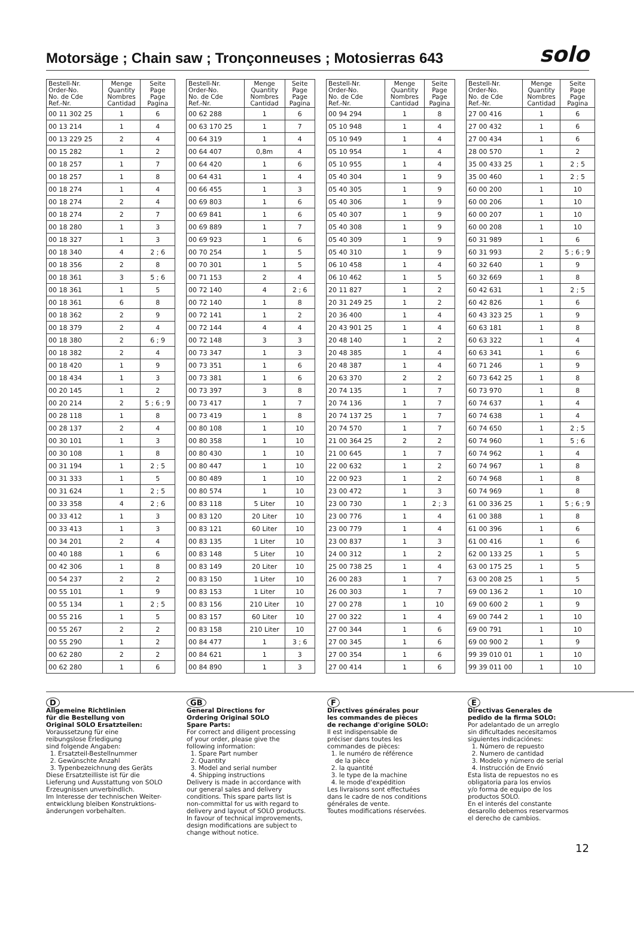Motorsäge ; Chain saw ; Tronçonneuses ; Motosierras 643
solo
| Bestell-Nr. Order-No. No. de Cde Ref.-Nr. | Menge Quantity Nombres Cantidad | Seite Page Page Pagina |
| --- | --- | --- |
| 00 11 302 25 | 1 | 6 |
| 00 13 214 | 1 | 4 |
| 00 13 229 25 | 2 | 4 |
| 00 15 282 | 1 | 2 |
| 00 18 257 | 1 | 7 |
| 00 18 257 | 1 | 8 |
| 00 18 274 | 1 | 4 |
| 00 18 274 | 2 | 4 |
| 00 18 274 | 2 | 7 |
| 00 18 280 | 1 | 3 |
| 00 18 327 | 1 | 3 |
| 00 18 340 | 4 | 2 ; 6 |
| 00 18 356 | 2 | 8 |
| 00 18 361 | 3 | 5 ; 6 |
| 00 18 361 | 1 | 5 |
| 00 18 361 | 6 | 8 |
| 00 18 362 | 2 | 9 |
| 00 18 379 | 2 | 4 |
| 00 18 380 | 2 | 6 ; 9 |
| 00 18 382 | 2 | 4 |
| 00 18 420 | 1 | 9 |
| 00 18 434 | 1 | 3 |
| 00 20 145 | 1 | 2 |
| 00 20 214 | 2 | 5 ; 6 ; 9 |
| 00 28 118 | 1 | 8 |
| 00 28 137 | 2 | 4 |
| 00 30 101 | 1 | 3 |
| 00 30 108 | 1 | 8 |
| 00 31 194 | 1 | 2 ; 5 |
| 00 31 333 | 1 | 5 |
| 00 31 624 | 1 | 2 ; 5 |
| 00 33 358 | 4 | 2 ; 6 |
| 00 33 412 | 1 | 3 |
| 00 33 413 | 1 | 3 |
| 00 34 201 | 2 | 4 |
| 00 40 188 | 1 | 6 |
| 00 42 306 | 1 | 8 |
| 00 54 237 | 2 | 2 |
| 00 55 101 | 1 | 9 |
| 00 55 134 | 1 | 2 ; 5 |
| 00 55 216 | 1 | 5 |
| 00 55 267 | 2 | 2 |
| 00 55 290 | 1 | 2 |
| 00 62 280 | 2 | 2 |
| 00 62 280 | 1 | 6 |
| Bestell-Nr. Order-No. No. de Cde Ref.-Nr. | Menge Quantity Nombres Cantidad | Seite Page Page Pagina |
| --- | --- | --- |
| 00 62 288 | 1 | 6 |
| 00 63 170 25 | 1 | 7 |
| 00 64 319 | 1 | 4 |
| 00 64 407 | 0,8m | 4 |
| 00 64 420 | 1 | 6 |
| 00 64 431 | 1 | 4 |
| 00 66 455 | 1 | 3 |
| 00 69 803 | 1 | 6 |
| 00 69 841 | 1 | 6 |
| 00 69 889 | 1 | 7 |
| 00 69 923 | 1 | 6 |
| 00 70 254 | 1 | 5 |
| 00 70 301 | 1 | 5 |
| 00 71 153 | 2 | 4 |
| 00 72 140 | 4 | 2 ; 6 |
| 00 72 140 | 1 | 8 |
| 00 72 141 | 1 | 2 |
| 00 72 144 | 4 | 4 |
| 00 72 148 | 3 | 3 |
| 00 73 347 | 1 | 3 |
| 00 73 351 | 1 | 6 |
| 00 73 381 | 1 | 6 |
| 00 73 397 | 3 | 8 |
| 00 73 417 | 1 | 7 |
| 00 73 419 | 1 | 8 |
| 00 80 108 | 1 | 10 |
| 00 80 358 | 1 | 10 |
| 00 80 430 | 1 | 10 |
| 00 80 447 | 1 | 10 |
| 00 80 489 | 1 | 10 |
| 00 80 574 | 1 | 10 |
| 00 83 118 | 5 Liter | 10 |
| 00 83 120 | 20 Liter | 10 |
| 00 83 121 | 60 Liter | 10 |
| 00 83 135 | 1 Liter | 10 |
| 00 83 148 | 5 Liter | 10 |
| 00 83 149 | 20 Liter | 10 |
| 00 83 150 | 1 Liter | 10 |
| 00 83 153 | 1 Liter | 10 |
| 00 83 156 | 210 Liter | 10 |
| 00 83 157 | 60 Liter | 10 |
| 00 83 158 | 210 Liter | 10 |
| 00 84 477 | 1 | 3 ; 6 |
| 00 84 621 | 1 | 3 |
| 00 84 890 | 1 | 3 |
| Bestell-Nr. Order-No. No. de Cde Ref.-Nr. | Menge Quantity Nombres Cantidad | Seite Page Page Pagina |
| --- | --- | --- |
| 00 94 294 | 1 | 8 |
| 05 10 948 | 1 | 4 |
| 05 10 949 | 1 | 4 |
| 05 10 954 | 1 | 4 |
| 05 10 955 | 1 | 4 |
| 05 40 304 | 1 | 9 |
| 05 40 305 | 1 | 9 |
| 05 40 306 | 1 | 9 |
| 05 40 307 | 1 | 9 |
| 05 40 308 | 1 | 9 |
| 05 40 309 | 1 | 9 |
| 05 40 310 | 1 | 9 |
| 06 10 458 | 1 | 4 |
| 06 10 462 | 1 | 5 |
| 20 11 827 | 1 | 2 |
| 20 31 249 25 | 1 | 2 |
| 20 36 400 | 1 | 4 |
| 20 43 901 25 | 1 | 4 |
| 20 48 140 | 1 | 2 |
| 20 48 385 | 1 | 4 |
| 20 48 387 | 1 | 4 |
| 20 63 370 | 2 | 2 |
| 20 74 135 | 1 | 7 |
| 20 74 136 | 1 | 7 |
| 20 74 137 25 | 1 | 7 |
| 20 74 570 | 1 | 7 |
| 21 00 364 25 | 2 | 2 |
| 21 00 645 | 1 | 7 |
| 22 00 632 | 1 | 2 |
| 22 00 923 | 1 | 2 |
| 23 00 472 | 1 | 3 |
| 23 00 730 | 1 | 2 ; 3 |
| 23 00 776 | 1 | 4 |
| 23 00 779 | 1 | 4 |
| 23 00 837 | 1 | 3 |
| 24 00 312 | 1 | 2 |
| 25 00 738 25 | 1 | 4 |
| 26 00 283 | 1 | 7 |
| 26 00 303 | 1 | 7 |
| 27 00 278 | 1 | 10 |
| 27 00 322 | 1 | 4 |
| 27 00 344 | 1 | 6 |
| 27 00 345 | 1 | 6 |
| 27 00 354 | 1 | 6 |
| 27 00 414 | 1 | 6 |
| Bestell-Nr. Order-No. No. de Cde Ref.-Nr. | Menge Quantity Nombres Cantidad | Seite Page Page Pagina |
| --- | --- | --- |
| 27 00 416 | 1 | 6 |
| 27 00 432 | 1 | 6 |
| 27 00 434 | 1 | 6 |
| 28 00 570 | 1 | 2 |
| 35 00 433 25 | 1 | 2 ; 5 |
| 35 00 460 | 1 | 2 ; 5 |
| 60 00 200 | 1 | 10 |
| 60 00 206 | 1 | 10 |
| 60 00 207 | 1 | 10 |
| 60 00 208 | 1 | 10 |
| 60 31 989 | 1 | 6 |
| 60 31 993 | 2 | 5 ; 6 ; 9 |
| 60 32 640 | 1 | 9 |
| 60 32 669 | 1 | 8 |
| 60 42 631 | 1 | 2 ; 5 |
| 60 42 826 | 1 | 6 |
| 60 43 323 25 | 1 | 9 |
| 60 63 181 | 1 | 8 |
| 60 63 322 | 1 | 4 |
| 60 63 341 | 1 | 6 |
| 60 71 246 | 1 | 9 |
| 60 73 642 25 | 1 | 8 |
| 60 73 970 | 1 | 8 |
| 60 74 637 | 1 | 4 |
| 60 74 638 | 1 | 4 |
| 60 74 650 | 1 | 2 ; 5 |
| 60 74 960 | 1 | 5 ; 6 |
| 60 74 962 | 1 | 4 |
| 60 74 967 | 1 | 8 |
| 60 74 968 | 1 | 8 |
| 60 74 969 | 1 | 8 |
| 61 00 336 25 | 1 | 5 ; 6 ; 9 |
| 61 00 388 | 1 | 8 |
| 61 00 396 | 1 | 6 |
| 61 00 416 | 1 | 6 |
| 62 00 133 25 | 1 | 5 |
| 63 00 175 25 | 1 | 5 |
| 63 00 208 25 | 1 | 5 |
| 69 00 136 2 | 1 | 10 |
| 69 00 600 2 | 1 | 9 |
| 69 00 744 2 | 1 | 10 |
| 69 00 791 | 1 | 10 |
| 69 00 900 2 | 1 | 9 |
| 99 39 010 01 | 1 | 10 |
| 99 39 011 00 | 1 | 10 |
D
Allgemeine Richtlinien
für die Bestellung von
Original SOLO Ersatzteilen:
Voraussetzung für eine
reibungslose Erledigung
sind folgende Angaben:
1. Ersatzteil-Bestellnummer
2. Gewünschte Anzahl
3. Typenbezeichnung des Geräts
Diese Ersatzteilliste ist für die
Lieferung und Ausstattung von SOLO
Erzeugnissen unverbindlich.
Im Interesse der technischen Weiter-
entwicklung bleiben Konstruktions-
änderungen vorbehalten.
GB
General Directions for
Ordering Original SOLO
Spare Parts:
For correct and diligent processing
of your order, please give the
following information:
1. Spare Part number
2. Quantity
3. Model and serial number
4. Shipping instructions
Delivery is made in accordance with
our general sales and delivery
conditions. This spare parts list is
non-committal for us with regard to
delivery and layout of SOLO products.
In favour of technical improvements,
design modifications are subject to
change without notice.
F
Directives générales pour
les commandes de pièces
de rechange d'origine SOLO:
Il est indispensable de
préciser dans toutes les
commandes de pièces:
1. le numéro de référence
de la pièce
2. la quantité
3. le type de la machine
4. le mode d'expédition
Les livraisons sont effectuées
dans le cadre de nos conditions
générales de vente.
Toutes modifications réservées.
E
Directivas Generales de
pedido de la firma SOLO:
Por adelantado de un arreglo
sin dificultades necesitamos
siguientes indicaciónes:
1. Número de repuesto
2. Numero de cantidad
3. Modelo y número de serial
4. Instrucción de Envió
Esta lista de repuestos no es
obligatoria para los envios
y/o forma de equipo de los
productos SOLO.
En el interés del constante
desarollo debemos reservarmos
el derecho de cambios.
12